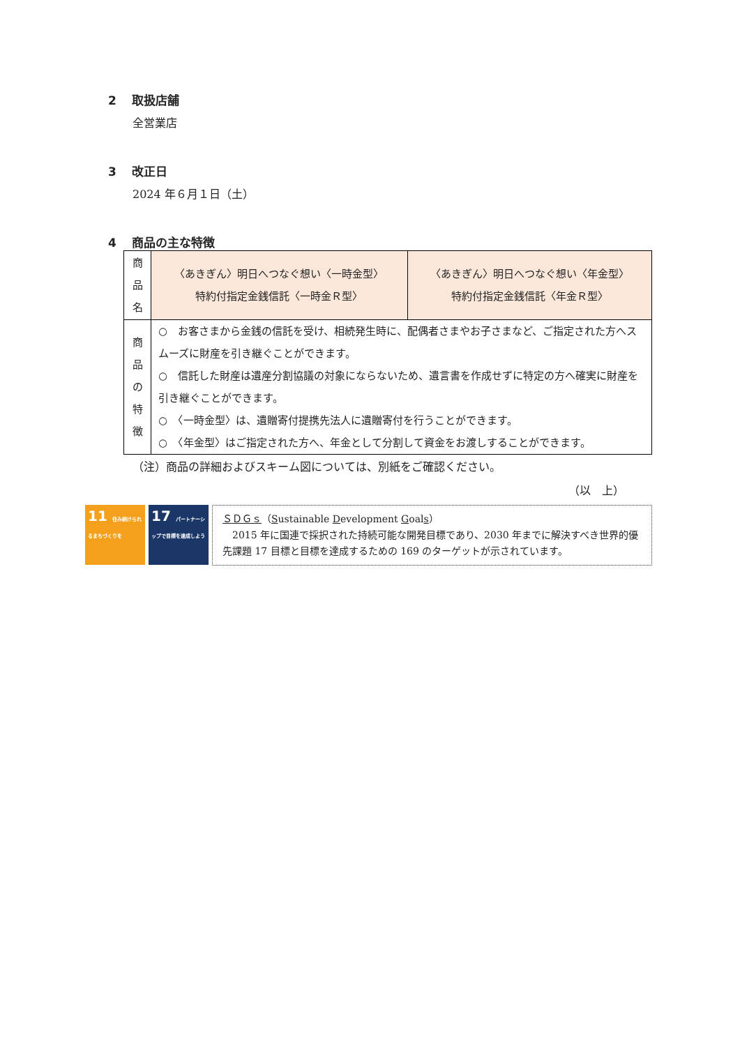2 取扱店舗
全営業店
3 改正日
2024 年６月１日（土）
4 商品の主な特徴
| 商 品 名 | 〈あきぎん〉明日へつなぐ想い〈一時金型〉 特約付指定金銭信託〈一時金Ｒ型〉 | 〈あきぎん〉明日へつなぐ想い〈年金型〉 特約付指定金銭信託〈年金Ｒ型〉 |
| 商 品 の 特 徴 | ○ お客さまから金銭の信託を受け、相続発生時に、配偶者さまやお子さまなど、ご指定された方へスムーズに財産を引き継ぐことができます。 ○ 信託した財産は遺産分割協議の対象にならないため、遺言書を作成せずに特定の方へ確実に財産を引き継ぐことができます。 ○ 〈一時金型〉は、遺贈寄付提携先法人に遺贈寄付を行うことができます。 ○ 〈年金型〉はご指定された方へ、年金として分割して資金をお渡しすることができます。 | |
（注）商品の詳細およびスキーム図については、別紙をご確認ください。
（以　上）
11 住み続けられるまちづくりを
17 パートナーシップで目標を達成しよう
ＳＤＧｓ（Sustainable Development Goals）
　2015 年に国連で採択された持続可能な開発目標であり、2030 年までに解決すべき世界的優先課題 17 目標と目標を達成するための 169 のターゲットが示されています。